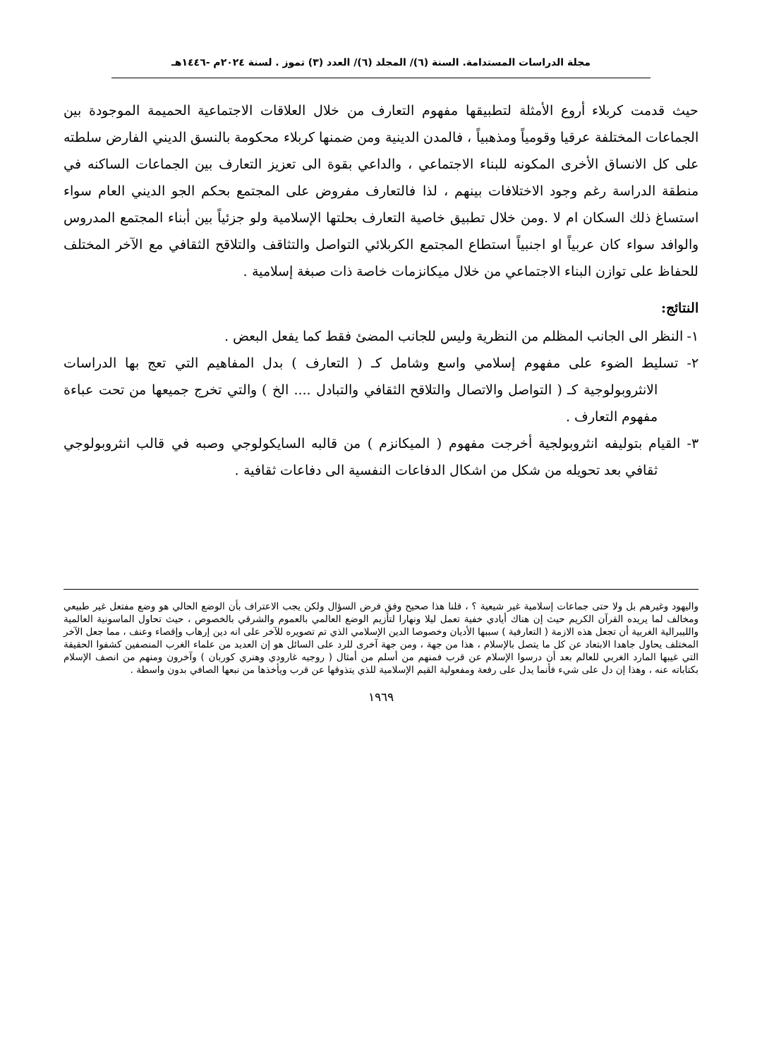مجلة الدراسات المستدامة. السنة (٦)/ المجلد (٦)/ العدد (٣) تموز . لسنة ٢٠٢٤م -١٤٤٦هـ
حيث قدمت كربلاء أروع الأمثلة لتطبيقها مفهوم التعارف من خلال العلاقات الاجتماعية الحميمة الموجودة بين الجماعات المختلفة عرقيا وقومياً ومذهبياً ، فالمدن الدينية ومن ضمنها كربلاء محكومة بالنسق الديني الفارض سلطته على كل الانساق الأخرى المكونه للبناء الاجتماعي ، والداعي بقوة الى تعزيز التعارف بين الجماعات الساكنه في منطقة الدراسة رغم وجود الاختلافات بينهم ، لذا فالتعارف مفروض على المجتمع بحكم الجو الديني العام سواء استساغ ذلك السكان ام لا .ومن خلال تطبيق خاصية التعارف بحلتها الإسلامية ولو جزئياً بين أبناء المجتمع المدروس والوافد سواء كان عربياً او اجنبياً استطاع المجتمع الكربلائي التواصل والتثاقف والتلاقح الثقافي مع الآخر المختلف للحفاظ على توازن البناء الاجتماعي من خلال ميكانزمات خاصة ذات صبغة إسلامية .
النتائج:
١- النظر الى الجانب المظلم من النظرية وليس للجانب المضئ فقط كما يفعل البعض .
٢- تسليط الضوء على مفهوم إسلامي واسع وشامل كـ ( التعارف ) بدل المفاهيم التي تعج بها الدراسات الانثروبولوجية كـ ( التواصل والاتصال والتلاقح الثقافي والتبادل .... الخ ) والتي تخرج جميعها من تحت عباءة مفهوم التعارف .
٣- القيام بتوليفه انثروبولجية أخرجت مفهوم ( الميكانزم ) من قالبه السايكولوجي وصبه في قالب انثروبولوجي ثقافي بعد تحويله من شكل من اشكال الدفاعات النفسية الى دفاعات ثقافية .
واليهود وغيرهم بل ولا حتى جماعات إسلامية غير شيعية ؟ ، قلنا هذا صحيح وفق فرض السؤال ولكن يجب الاعتراف بأن الوضع الحالي هو وضع مفتعل غير طبيعي ومخالف لما يريده القرآن الكريم حيث إن هناك أيادي خفية تعمل ليلا ونهارا لتأزيم الوضع العالمي بالعموم والشرقي بالخصوص ، حيث تحاول الماسونية العالمية والليبرالية الغربية أن تجعل هذه الازمة ( التعارفية ) سببها الأديان وخصوصا الدين الإسلامي الذي تم تصويره للآخر على انه دين إرهاب وإقصاء وعنف ، مما جعل الآخر المختلف يحاول جاهدا الابتعاد عن كل ما يتصل بالإسلام ، هذا من جهة ، ومن جهة آخرى للرد على السائل هو إن العديد من علماء الغرب المنصفين كشفوا الحقيقة التي غيبها المارد الغربي للعالم بعد أن درسوا الإسلام عن قرب فمنهم من أسلم من أمثال ( روجيه غارودي وهنري كوربان ) وآخرون ومنهم من انصف الإسلام بكتاباته عنه ، وهذا إن دل على شيء فأنما يدل على رفعة ومفعولية القيم الإسلامية للذي يتذوقها عن قرب ويأخذها من نبعها الصافي بدون واسطة .
١٩٦٩